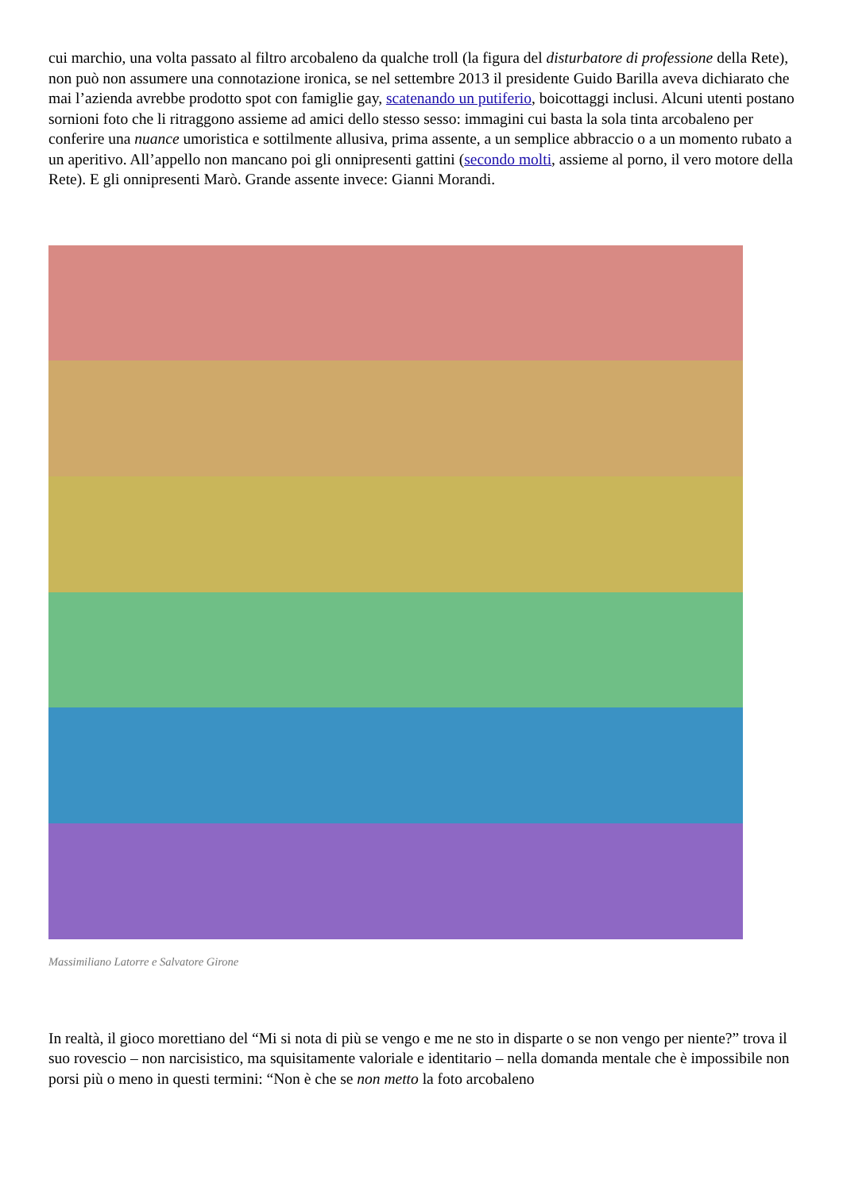cui marchio, una volta passato al filtro arcobaleno da qualche troll (la figura del disturbatore di professione della Rete), non può non assumere una connotazione ironica, se nel settembre 2013 il presidente Guido Barilla aveva dichiarato che mai l’azienda avrebbe prodotto spot con famiglie gay, scatenando un putiferio, boicottaggi inclusi. Alcuni utenti postano sornioni foto che li ritraggono assieme ad amici dello stesso sesso: immagini cui basta la sola tinta arcobaleno per conferire una nuance umoristica e sottilmente allusiva, prima assente, a un semplice abbraccio o a un momento rubato a un aperitivo. All’appello non mancano poi gli onnipresenti gattini (secondo molti, assieme al porno, il vero motore della Rete). E gli onnipresenti Marò. Grande assente invece: Gianni Morandi.
Massimiliano Latorre e Salvatore Girone
In realtà, il gioco morettiano del “Mi si nota di più se vengo e me ne sto in disparte o se non vengo per niente?” trova il suo rovescio – non narcisistico, ma squisitamente valoriale e identitario – nella domanda mentale che è impossibile non porsi più o meno in questi termini: “Non è che se non metto la foto arcobaleno